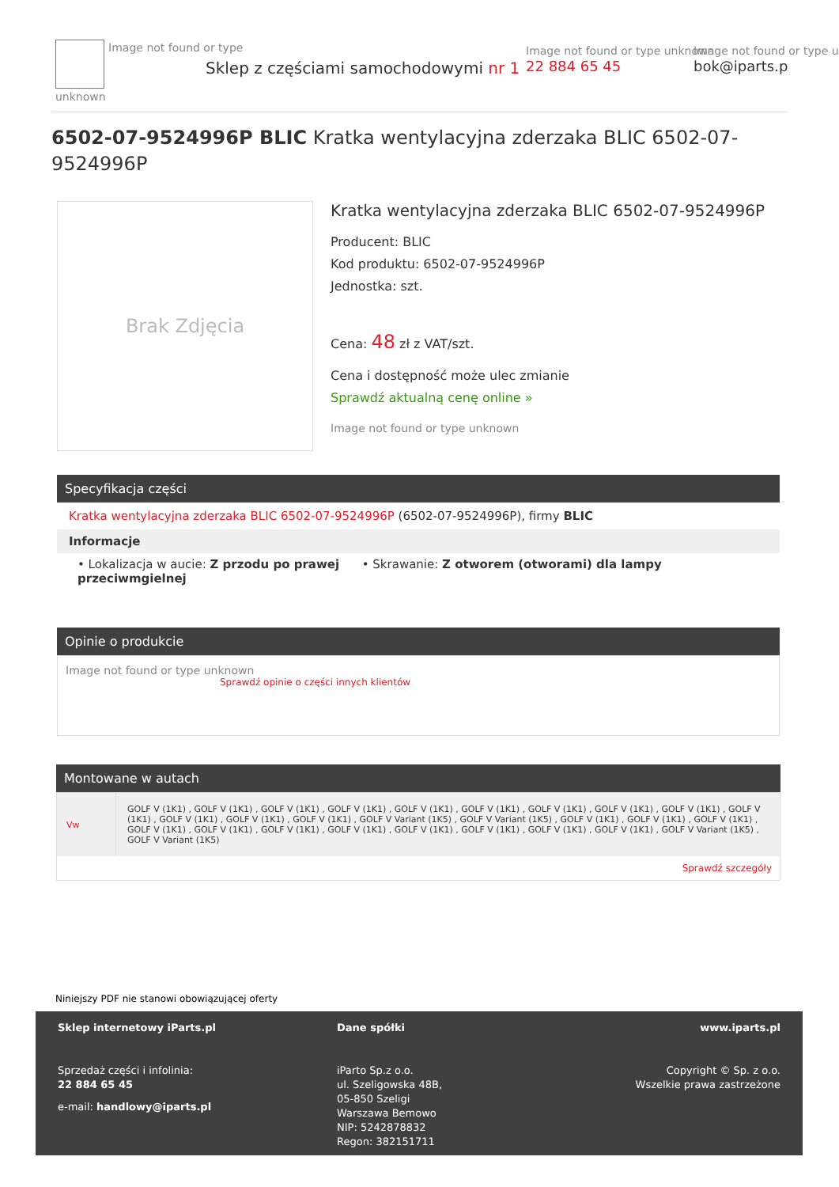Image not found or type unknown
Sklep z częściami samochodowymi nr 1
Image not found or type unknown
22 884 65 45
Image not found or type u
bok@iparts.p
6502-07-9524996P BLIC Kratka wentylacyjna zderzaka BLIC 6502-07-9524996P
Brak Zdjęcia
Kratka wentylacyjna zderzaka BLIC 6502-07-9524996P
Producent: BLIC
Kod produktu: 6502-07-9524996P
Jednostka: szt.
Cena: 48 zł z VAT/szt.
Cena i dostępność może ulec zmianie
Sprawdź aktualną cenę online »
Image not found or type unknown
Specyfikacja części
Kratka wentylacyjna zderzaka BLIC 6502-07-9524996P (6502-07-9524996P), firmy BLIC
Informacje
• Lokalizacja w aucie: Z przodu po prawej • Skrawanie: Z otworem (otworami) dla lampy przeciwmgielnej
Opinie o produkcie
Image not found or type unknown
Sprawdź opinie o części innych klientów
Montowane w autach
| Vw | GOLF V (1K1) , GOLF V (1K1) , GOLF V (1K1) , GOLF V (1K1) , GOLF V (1K1) , GOLF V (1K1) , GOLF V (1K1) , GOLF V (1K1) , GOLF V (1K1) , GOLF V (1K1) , GOLF V (1K1) , GOLF V (1K1) , GOLF V (1K1) , GOLF V Variant (1K5) , GOLF V Variant (1K5) , GOLF V (1K1) , GOLF V (1K1) , GOLF V (1K1) , GOLF V (1K1) , GOLF V (1K1) , GOLF V (1K1) , GOLF V (1K1) , GOLF V (1K1) , GOLF V (1K1) , GOLF V (1K1) , GOLF V (1K1) , GOLF V Variant (1K5) , GOLF V Variant (1K5) |
| Sprawdź szczegóły | |
Niniejszy PDF nie stanowi obowiązującej oferty
Sklep internetowy iParts.pl
Sprzedaż części i infolinia:
22 884 65 45
e-mail: handlowy@iparts.pl
Dane spółki
iParto Sp.z o.o.
ul. Szeligowska 48B,
05-850 Szeligi
Warszawa Bemowo
NIP: 5242878832
Regon: 382151711
www.iparts.pl
Copyright © Sp. z o.o.
Wszelkie prawa zastrzeżone